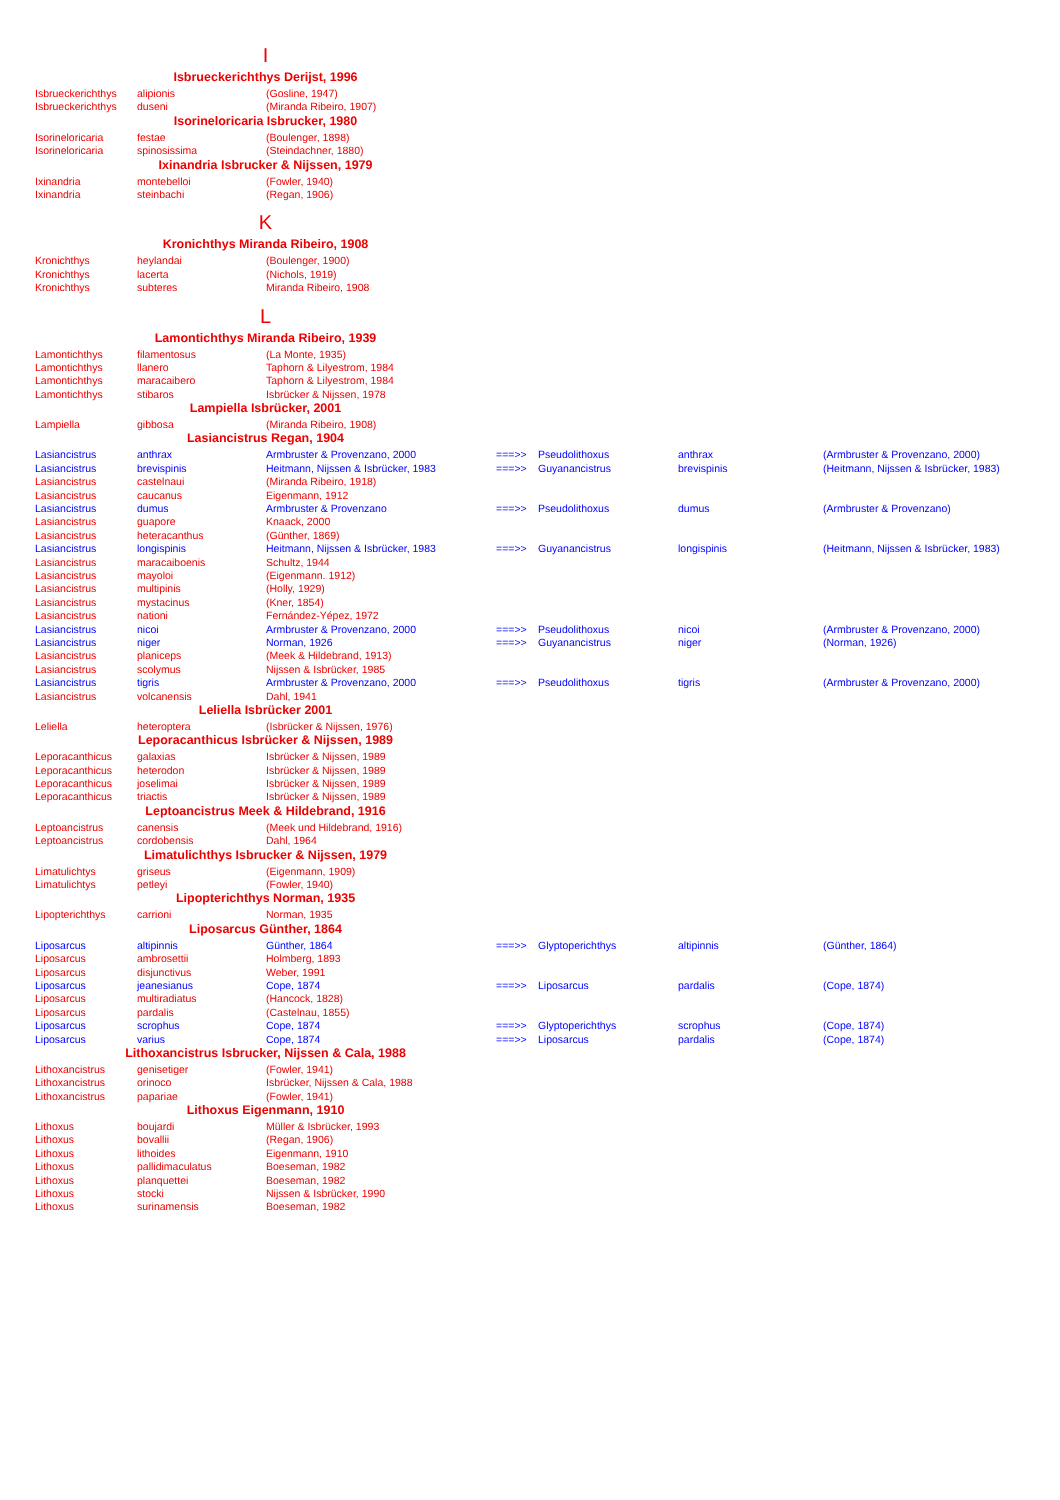| I | | | | | | |
| Isbrueckerichthys Derijst, 1996 | | | | | | |
| Isbrueckerichthys | alipionis | (Gosline, 1947) | | | | |
| Isbrueckerichthys | duseni | (Miranda Ribeiro, 1907) | | | | |
| Isorineloricaria Isbrucker, 1980 | | | | | | |
| Isorineloricaria | festae | (Boulenger, 1898) | | | | |
| Isorineloricaria | spinosissima | (Steindachner, 1880) | | | | |
| Ixinandria Isbrucker & Nijssen, 1979 | | | | | | |
| Ixinandria | montebelloi | (Fowler, 1940) | | | | |
| Ixinandria | steinbachi | (Regan, 1906) | | | | |
| K | | | | | | |
| Kronichthys Miranda Ribeiro, 1908 | | | | | | |
| Kronichthys | heylandai | (Boulenger, 1900) | | | | |
| Kronichthys | lacerta | (Nichols, 1919) | | | | |
| Kronichthys | subteres | Miranda Ribeiro, 1908 | | | | |
| L | | | | | | |
| Lamontichthys Miranda Ribeiro, 1939 | | | | | | |
| Lamontichthys | filamentosus | (La Monte, 1935) | | | | |
| Lamontichthys | llanero | Taphorn & Lilyestrom, 1984 | | | | |
| Lamontichthys | maracaibero | Taphorn & Lilyestrom, 1984 | | | | |
| Lamontichthys | stibaros | Isbrücker & Nijssen, 1978 | | | | |
| Lampiella Isbrücker, 2001 | | | | | | |
| Lampiella | gibbosa | (Miranda Ribeiro, 1908) | | | | |
| Lasiancistrus Regan, 1904 | | | | | | |
| Lasiancistrus | anthrax | Armbruster & Provenzano, 2000 | ===>> | Pseudolithoxus | anthrax | (Armbruster & Provenzano, 2000) |
| Lasiancistrus | brevispinis | Heitmann, Nijssen & Isbrücker, 1983 | ===>> | Guyanancistrus | brevispinis | (Heitmann, Nijssen & Isbrücker, 1983) |
| Lasiancistrus | castelnaui | (Miranda Ribeiro, 1918) | | | | |
| Lasiancistrus | caucanus | Eigenmann, 1912 | | | | |
| Lasiancistrus | dumus | Armbruster & Provenzano | ===>> | Pseudolithoxus | dumus | (Armbruster & Provenzano) |
| Lasiancistrus | guapore | Knaack, 2000 | | | | |
| Lasiancistrus | heteracanthus | (Günther, 1869) | | | | |
| Lasiancistrus | longispinis | Heitmann, Nijssen & Isbrücker, 1983 | ===>> | Guyanancistrus | longispinis | (Heitmann, Nijssen & Isbrücker, 1983) |
| Lasiancistrus | maracaiboenis | Schultz, 1944 | | | | |
| Lasiancistrus | mayoloi | (Eigenmann. 1912) | | | | |
| Lasiancistrus | multipinis | (Holly, 1929) | | | | |
| Lasiancistrus | mystacinus | (Kner, 1854) | | | | |
| Lasiancistrus | nationi | Fernández-Yépez, 1972 | | | | |
| Lasiancistrus | nicoi | Armbruster & Provenzano, 2000 | ===>> | Pseudolithoxus | nicoi | (Armbruster & Provenzano, 2000) |
| Lasiancistrus | niger | Norman, 1926 | ===>> | Guyanancistrus | niger | (Norman, 1926) |
| Lasiancistrus | planiceps | (Meek & Hildebrand, 1913) | | | | |
| Lasiancistrus | scolymus | Nijssen & Isbrücker, 1985 | | | | |
| Lasiancistrus | tigris | Armbruster & Provenzano, 2000 | ===>> | Pseudolithoxus | tigris | (Armbruster & Provenzano, 2000) |
| Lasiancistrus | volcanensis | Dahl, 1941 | | | | |
| Leliella Isbrücker 2001 | | | | | | |
| Leliella | heteroptera | (Isbrücker & Nijssen, 1976) | | | | |
| Leporacanthicus Isbrücker & Nijssen, 1989 | | | | | | |
| Leporacanthicus | galaxias | Isbrücker & Nijssen, 1989 | | | | |
| Leporacanthicus | heterodon | Isbrücker & Nijssen, 1989 | | | | |
| Leporacanthicus | joselimai | Isbrücker & Nijssen, 1989 | | | | |
| Leporacanthicus | triactis | Isbrücker & Nijssen, 1989 | | | | |
| Leptoancistrus Meek & Hildebrand, 1916 | | | | | | |
| Leptoancistrus | canensis | (Meek und Hildebrand, 1916) | | | | |
| Leptoancistrus | cordobensis | Dahl, 1964 | | | | |
| Limatulichthys Isbrucker & Nijssen, 1979 | | | | | | |
| Limatulichtys | griseus | (Eigenmann, 1909) | | | | |
| Limatulichtys | petleyi | (Fowler, 1940) | | | | |
| Lipopterichthys Norman, 1935 | | | | | | |
| Lipopterichthys | carrioni | Norman, 1935 | | | | |
| Liposarcus Günther, 1864 | | | | | | |
| Liposarcus | altipinnis | Günther, 1864 | ===>> | Glyptoperichthys | altipinnis | (Günther, 1864) |
| Liposarcus | ambrosettii | Holmberg, 1893 | | | | |
| Liposarcus | disjunctivus | Weber, 1991 | | | | |
| Liposarcus | jeanesianus | Cope, 1874 | ===>> | Liposarcus | pardalis | (Cope, 1874) |
| Liposarcus | multiradiatus | (Hancock, 1828) | | | | |
| Liposarcus | pardalis | (Castelnau, 1855) | | | | |
| Liposarcus | scrophus | Cope, 1874 | ===>> | Glyptoperichthys | scrophus | (Cope, 1874) |
| Liposarcus | varius | Cope, 1874 | ===>> | Liposarcus | pardalis | (Cope, 1874) |
| Lithoxancistrus Isbrucker, Nijssen & Cala, 1988 | | | | | | |
| Lithoxancistrus | genisetiger | (Fowler, 1941) | | | | |
| Lithoxancistrus | orinoco | Isbrücker, Nijssen & Cala, 1988 | | | | |
| Lithoxancistrus | papariae | (Fowler, 1941) | | | | |
| Lithoxus Eigenmann, 1910 | | | | | | |
| Lithoxus | boujardi | Müller & Isbrücker, 1993 | | | | |
| Lithoxus | bovallii | (Regan, 1906) | | | | |
| Lithoxus | lithoides | Eigenmann, 1910 | | | | |
| Lithoxus | pallidimaculatus | Boeseman, 1982 | | | | |
| Lithoxus | planquettei | Boeseman, 1982 | | | | |
| Lithoxus | stocki | Nijssen & Isbrücker, 1990 | | | | |
| Lithoxus | surinamensis | Boeseman, 1982 | | | | |